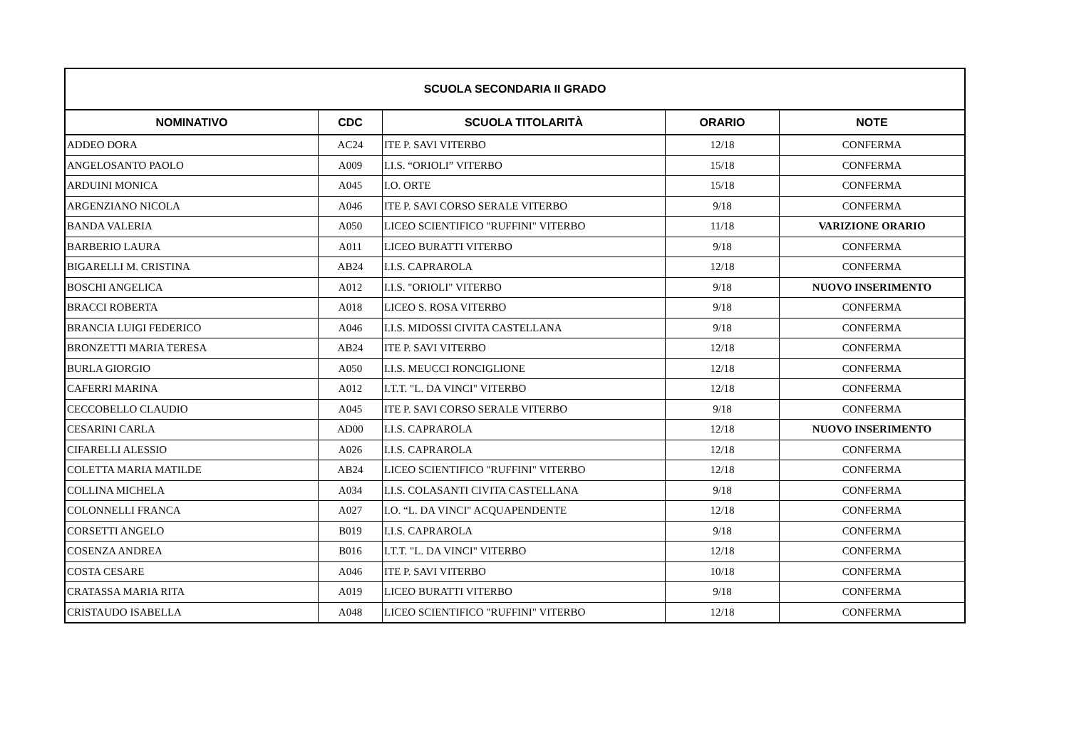| SCUOLA SECONDARIA II GRADO | | | | |
| --- | --- | --- | --- | --- |
| NOMINATIVO | CDC | SCUOLA TITOLARITÀ | ORARIO | NOTE |
| ADDEO DORA | AC24 | ITE P. SAVI VITERBO | 12/18 | CONFERMA |
| ANGELOSANTO PAOLO | A009 | I.I.S. “ORIOLI” VITERBO | 15/18 | CONFERMA |
| ARDUINI MONICA | A045 | I.O. ORTE | 15/18 | CONFERMA |
| ARGENZIANO NICOLA | A046 | ITE P. SAVI CORSO SERALE VITERBO | 9/18 | CONFERMA |
| BANDA VALERIA | A050 | LICEO SCIENTIFICO "RUFFINI" VITERBO | 11/18 | VARIZIONE ORARIO |
| BARBERIO LAURA | A011 | LICEO BURATTI VITERBO | 9/18 | CONFERMA |
| BIGARELLI M. CRISTINA | AB24 | I.I.S. CAPRAROLA | 12/18 | CONFERMA |
| BOSCHI ANGELICA | A012 | I.I.S. "ORIOLI" VITERBO | 9/18 | NUOVO INSERIMENTO |
| BRACCI ROBERTA | A018 | LICEO S. ROSA VITERBO | 9/18 | CONFERMA |
| BRANCIA LUIGI FEDERICO | A046 | I.I.S. MIDOSSI CIVITA CASTELLANA | 9/18 | CONFERMA |
| BRONZETTI MARIA TERESA | AB24 | ITE P. SAVI VITERBO | 12/18 | CONFERMA |
| BURLA GIORGIO | A050 | I.I.S. MEUCCI RONCIGLIONE | 12/18 | CONFERMA |
| CAFERRI MARINA | A012 | I.T.T. "L. DA VINCI" VITERBO | 12/18 | CONFERMA |
| CECCOBELLO CLAUDIO | A045 | ITE P. SAVI CORSO SERALE VITERBO | 9/18 | CONFERMA |
| CESARINI CARLA | AD00 | I.I.S. CAPRAROLA | 12/18 | NUOVO INSERIMENTO |
| CIFARELLI ALESSIO | A026 | I.I.S. CAPRAROLA | 12/18 | CONFERMA |
| COLETTA MARIA MATILDE | AB24 | LICEO SCIENTIFICO "RUFFINI" VITERBO | 12/18 | CONFERMA |
| COLLINA MICHELA | A034 | I.I.S. COLASANTI CIVITA CASTELLANA | 9/18 | CONFERMA |
| COLONNELLI FRANCA | A027 | I.O. “L. DA VINCI" ACQUAPENDENTE | 12/18 | CONFERMA |
| CORSETTI ANGELO | B019 | I.I.S. CAPRAROLA | 9/18 | CONFERMA |
| COSENZA ANDREA | B016 | I.T.T. "L. DA VINCI" VITERBO | 12/18 | CONFERMA |
| COSTA CESARE | A046 | ITE P. SAVI VITERBO | 10/18 | CONFERMA |
| CRATASSA MARIA RITA | A019 | LICEO BURATTI VITERBO | 9/18 | CONFERMA |
| CRISTAUDO ISABELLA | A048 | LICEO SCIENTIFICO "RUFFINI" VITERBO | 12/18 | CONFERMA |